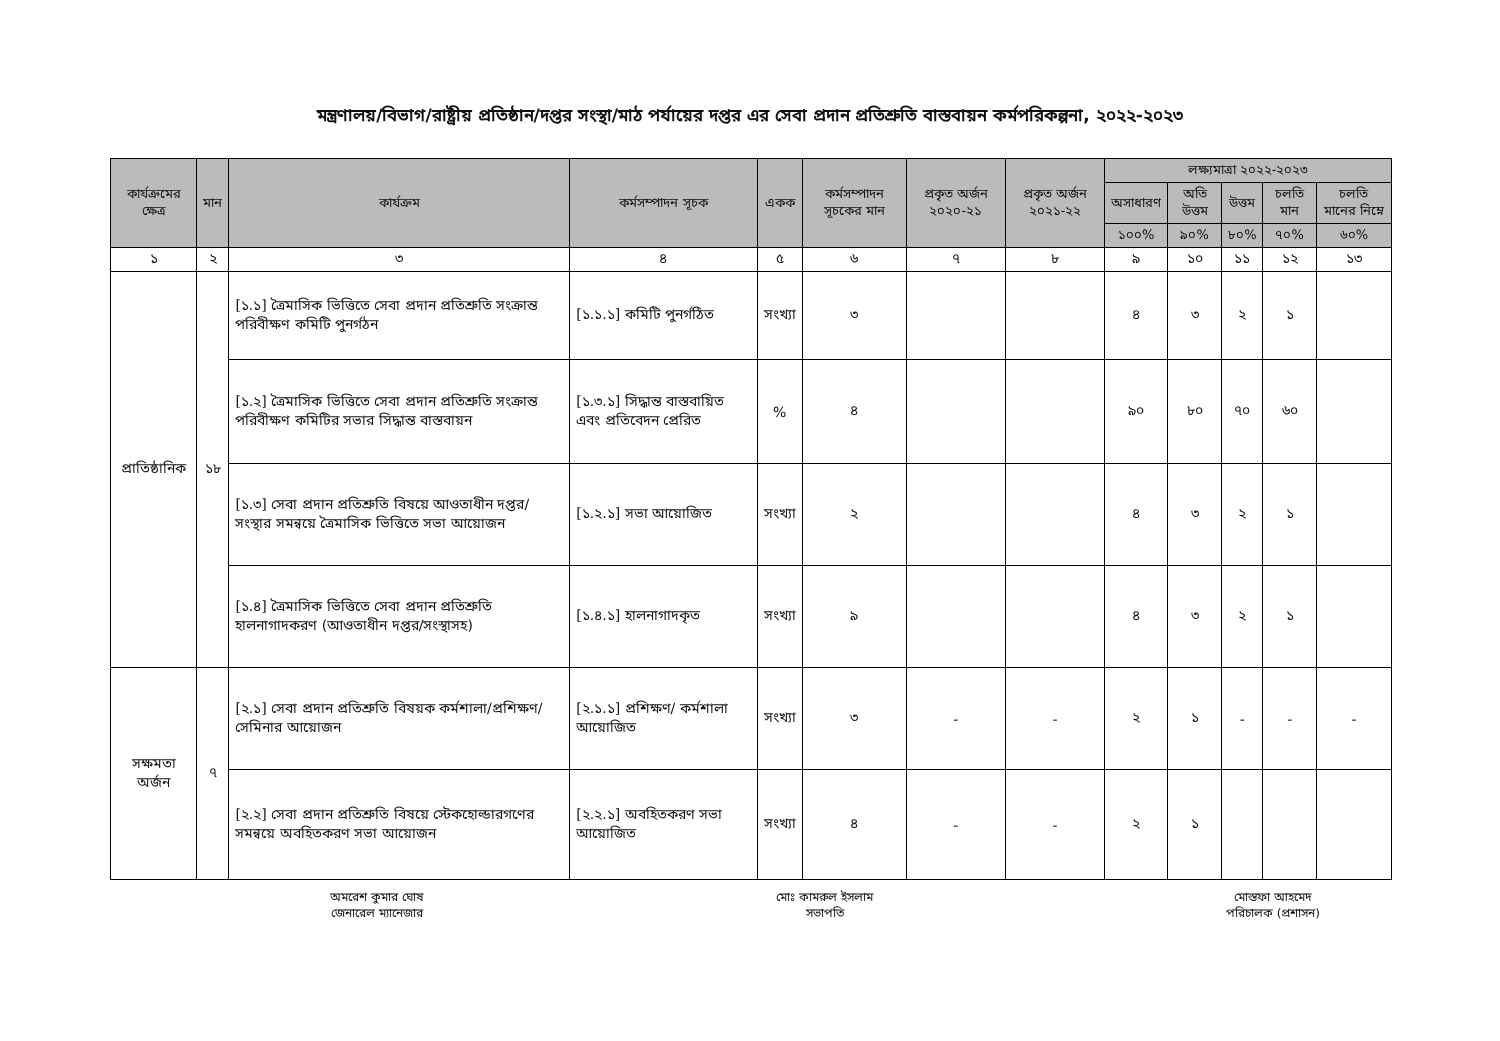মন্ত্রণালয়/বিভাগ/রাষ্ট্রীয় প্রতিষ্ঠান/দপ্তর সংস্থা/মাঠ পর্যায়ের দপ্তর এর সেবা প্রদান প্রতিশ্রুতি বাস্তবায়ন কর্মপরিকল্পনা, ২০২২-২০২৩
| কার্যক্রমের ক্ষেত্র | মান | কার্যক্রম | কর্মসম্পাদন সূচক | একক | কর্মসম্পাদন সূচকের মান | প্রকৃত অর্জন ২০২০-২১ | প্রকৃত অর্জন ২০২১-২২ | লক্ষ্যমাত্রা ২০২২-২০২৩ | | | | |
| --- | --- | --- | --- | --- | --- | --- | --- | --- | --- | --- | --- | --- |
| | | | | | | | | অসাধারণ | অতি উত্তম | উত্তম | চলতি মান | চলতি মানের নিম্নে |
| | | | | | | | | ১০০% | ৯০% | ৮০% | ৭০% | ৬০% |
| ১ | ২ | ৩ | ৪ | ৫ | ৬ | ৭ | ৮ | ৯ | ১০ | ১১ | ১২ | ১৩ |
| প্রাতিষ্ঠানিক | ১৮ | [১.১] ত্রৈমাসিক ভিত্তিতে সেবা প্রদান প্রতিশ্রুতি সংক্রান্ত পরিবীক্ষণ কমিটি পুনর্গঠন | [১.১.১] কমিটি পুনর্গঠিত | সংখ্যা | ৩ | | | ৪ | ৩ | ২ | ১ | |
| | | [১.২] ত্রৈমাসিক ভিত্তিতে সেবা প্রদান প্রতিশ্রুতি সংক্রান্ত পরিবীক্ষণ কমিটির সভার সিদ্ধান্ত বাস্তবায়ন | [১.৩.১] সিদ্ধান্ত বাস্তবায়িত এবং প্রতিবেদন প্রেরিত | % | ৪ | | | ৯০ | ৮০ | ৭০ | ৬০ | |
| | | [১.৩] সেবা প্রদান প্রতিশ্রুতি বিষয়ে আওতাধীন দপ্তর/সংস্থার সমন্বয়ে ত্রৈমাসিক ভিত্তিতে সভা আয়োজন | [১.২.১] সভা আয়োজিত | সংখ্যা | ২ | | | ৪ | ৩ | ২ | ১ | |
| | | [১.৪] ত্রৈমাসিক ভিত্তিতে সেবা প্রদান প্রতিশ্রুতি হালনাগাদকরণ (আওতাধীন দপ্তর/সংস্থাসহ) | [১.৪.১] হালনাগাদকৃত | সংখ্যা | ৯ | | | ৪ | ৩ | ২ | ১ | |
| সক্ষমতা অর্জন | ৭ | [২.১] সেবা প্রদান প্রতিশ্রুতি বিষয়ক কর্মশালা/প্রশিক্ষণ/সেমিনার আয়োজন | [২.১.১] প্রশিক্ষণ/ কর্মশালা আয়োজিত | সংখ্যা | ৩ | - | - | ২ | ১ | - | - | - |
| | | [২.২] সেবা প্রদান প্রতিশ্রুতি বিষয়ে স্টেকহোল্ডারগণের সমন্বয়ে অবহিতকরণ সভা আয়োজন | [২.২.১] অবহিতকরণ সভা আয়োজিত | সংখ্যা | ৪ | - | - | ২ | ১ | | | |
অমরেশ কুমার ঘোষ
জেনারেল ম্যানেজার
মোঃ কামরুল ইসলাম
সভাপতি
মোস্তফা আহমেদ
পরিচালক (প্রশাসন)